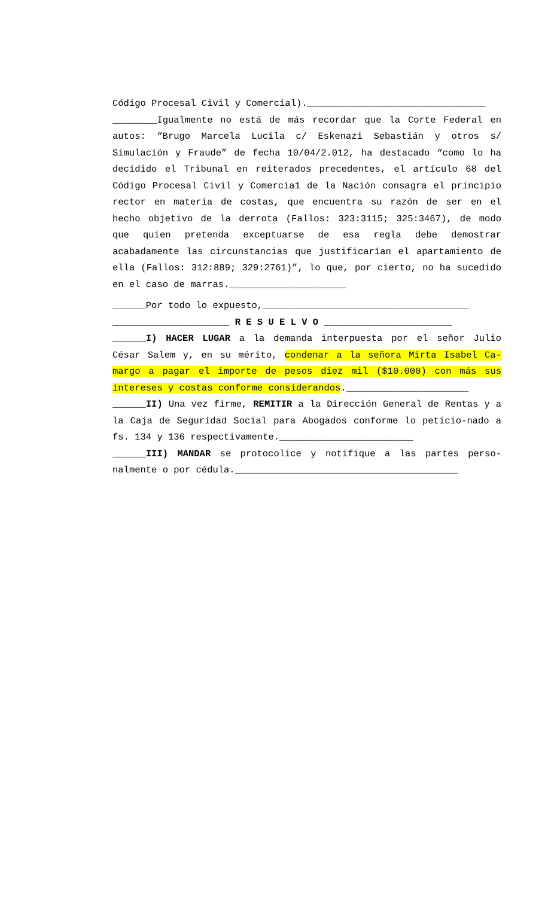Código Procesal Civil y Comercial).________________________________
________Igualmente no está de más recordar que la Corte Federal en autos: “Brugo Marcela Lucila c/ Eskenazi Sebastián y otros s/ Simulación y Fraude” de fecha 10/04/2.012, ha destacado “como lo ha decidido el Tribunal en reiterados precedentes, el artículo 68 del Código Procesal Civil y Comercia1 de la Nación consagra el principio rector en materia de costas, que encuentra su razón de ser en el hecho objetivo de la derrota (Fallos: 323:3115; 325:3467), de modo que quien pretenda exceptuarse de esa regla debe demostrar acabadamente las circunstancias que justificarían el apartamiento de ella (Fallos: 312:889; 329:2761)”, lo que, por cierto, no ha sucedido en el caso de marras._____________________
______Por todo lo expuesto,_____________________________________
_____________________ R E S U E L V O _______________________
______I) HACER LUGAR a la demanda interpuesta por el señor Julio César Salem y, en su mérito, condenar a la señora Mirta Isabel Ca-margo a pagar el importe de pesos diez mil ($10.000) con más sus intereses y costas conforme considerandos.______________________
______II) Una vez firme, REMITIR a la Dirección General de Rentas y a la Caja de Seguridad Social para Abogados conforme lo peticio-nado a fs. 134 y 136 respectivamente.________________________
______III) MANDAR se protocolice y notifique a las partes perso-nalmente o por cédula.________________________________________